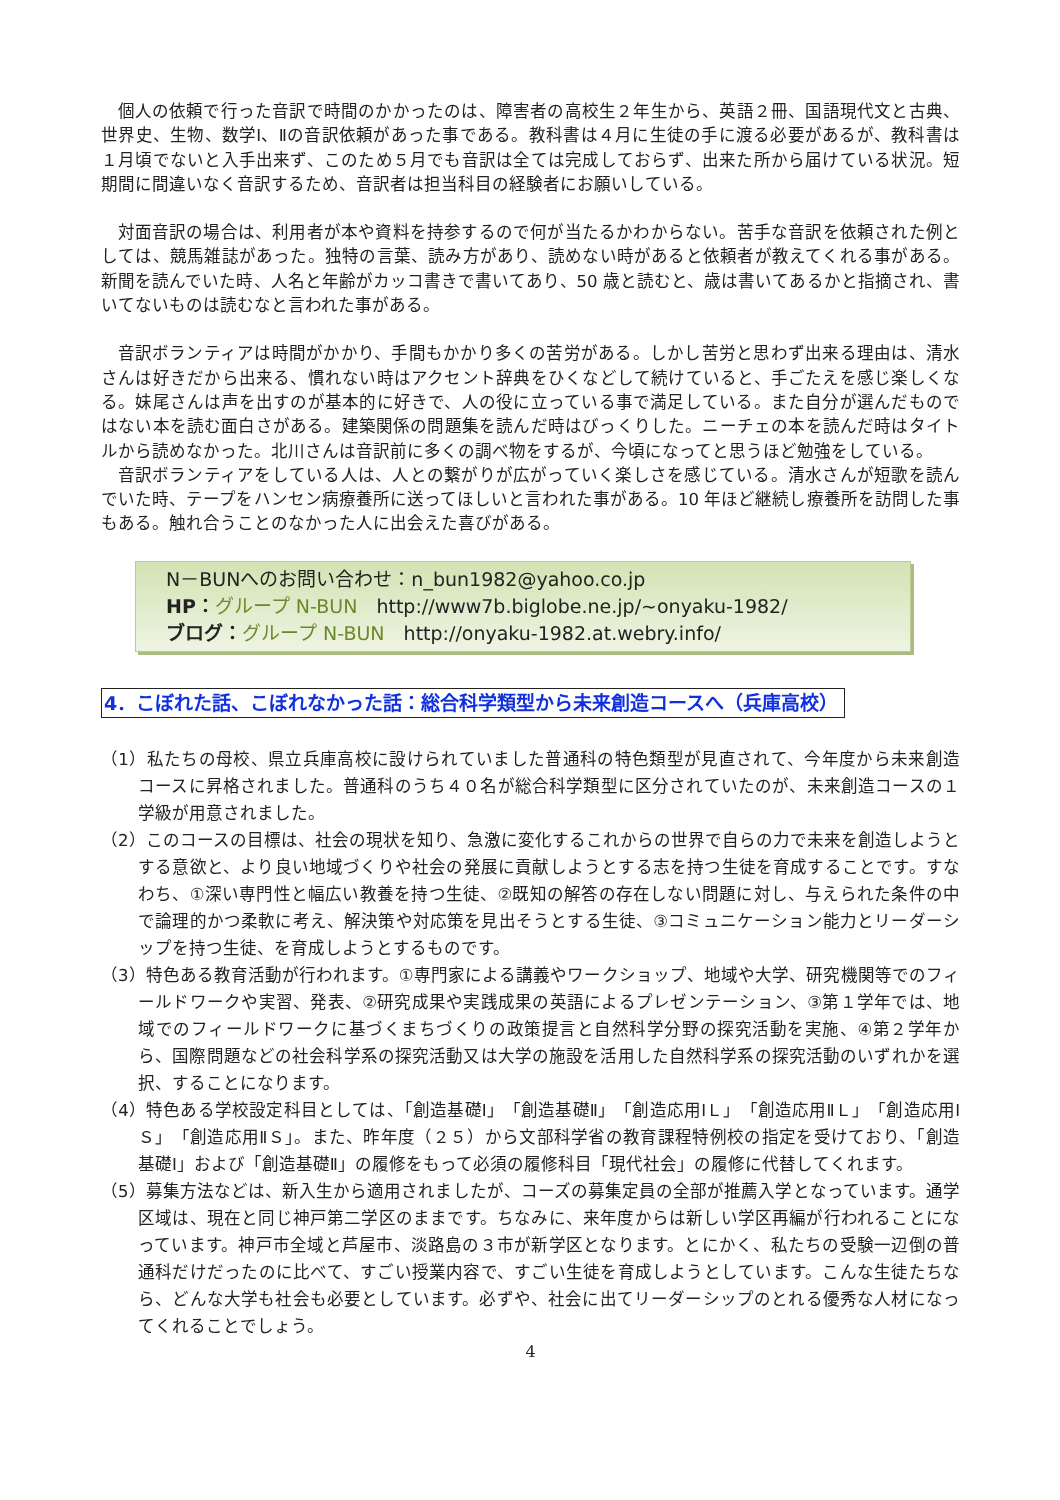個人の依頼で行った音訳で時間のかかったのは、障害者の高校生２年生から、英語２冊、国語現代文と古典、世界史、生物、数学Ⅰ、Ⅱの音訳依頼があった事である。教科書は４月に生徒の手に渡る必要があるが、教科書は１月頃でないと入手出来ず、このため５月でも音訳は全ては完成しておらず、出来た所から届けている状況。短期間に間違いなく音訳するため、音訳者は担当科目の経験者にお願いしている。
対面音訳の場合は、利用者が本や資料を持参するので何が当たるかわからない。苦手な音訳を依頼された例としては、競馬雑誌があった。独特の言葉、読み方があり、読めない時があると依頼者が教えてくれる事がある。新聞を読んでいた時、人名と年齢がカッコ書きで書いてあり、50 歳と読むと、歳は書いてあるかと指摘され、書いてないものは読むなと言われた事がある。
音訳ボランティアは時間がかかり、手間もかかり多くの苦労がある。しかし苦労と思わず出来る理由は、清水さんは好きだから出来る、慣れない時はアクセント辞典をひくなどして続けていると、手ごたえを感じ楽しくなる。妹尾さんは声を出すのが基本的に好きで、人の役に立っている事で満足している。また自分が選んだものではない本を読む面白さがある。建築関係の問題集を読んだ時はびっくりした。ニーチェの本を読んだ時はタイトルから読めなかった。北川さんは音訳前に多くの調べ物をするが、今頃になってと思うほど勉強をしている。
音訳ボランティアをしている人は、人との繋がりが広がっていく楽しさを感じている。清水さんが短歌を読んでいた時、テープをハンセン病療養所に送ってほしいと言われた事がある。10 年ほど継続し療養所を訪問した事もある。触れ合うことのなかった人に出会えた喜びがある。
N－BUNへのお問い合わせ：n_bun1982@yahoo.co.jp
HP：グループ N-BUN　http://www7b.biglobe.ne.jp/~onyaku-1982/
ブログ：グループ N-BUN　http://onyaku-1982.at.webry.info/
4．こぼれた話、こぼれなかった話：総合科学類型から未来創造コースへ（兵庫高校）
（1）私たちの母校、県立兵庫高校に設けられていました普通科の特色類型が見直されて、今年度から未来創造コースに昇格されました。普通科のうち４０名が総合科学類型に区分されていたのが、未来創造コースの１学級が用意されました。
（2）このコースの目標は、社会の現状を知り、急激に変化するこれからの世界で自らの力で未来を創造しようとする意欲と、より良い地域づくりや社会の発展に貢献しようとする志を持つ生徒を育成することです。すなわち、①深い専門性と幅広い教養を持つ生徒、②既知の解答の存在しない問題に対し、与えられた条件の中で論理的かつ柔軟に考え、解決策や対応策を見出そうとする生徒、③コミュニケーション能力とリーダーシップを持つ生徒、を育成しようとするものです。
（3）特色ある教育活動が行われます。①専門家による講義やワークショップ、地域や大学、研究機関等でのフィールドワークや実習、発表、②研究成果や実践成果の英語によるプレゼンテーション、③第１学年では、地域でのフィールドワークに基づくまちづくりの政策提言と自然科学分野の探究活動を実施、④第２学年から、国際問題などの社会科学系の探究活動又は大学の施設を活用した自然科学系の探究活動のいずれかを選択、することになります。
（4）特色ある学校設定科目としては、「創造基礎Ⅰ」「創造基礎Ⅱ」「創造応用ⅠＬ」「創造応用ⅡＬ」「創造応用ⅠＳ」「創造応用ⅡＳ」。また、昨年度（２５）から文部科学省の教育課程特例校の指定を受けており、「創造基礎Ⅰ」および「創造基礎Ⅱ」の履修をもって必須の履修科目「現代社会」の履修に代替してくれます。
（5）募集方法などは、新入生から適用されましたが、コーズの募集定員の全部が推薦入学となっています。通学区域は、現在と同じ神戸第二学区のままです。ちなみに、来年度からは新しい学区再編が行われることになっています。神戸市全域と芦屋市、淡路島の３市が新学区となります。とにかく、私たちの受験一辺倒の普通科だけだったのに比べて、すごい授業内容で、すごい生徒を育成しようとしています。こんな生徒たちなら、どんな大学も社会も必要としています。必ずや、社会に出てリーダーシップのとれる優秀な人材になってくれることでしょう。
4